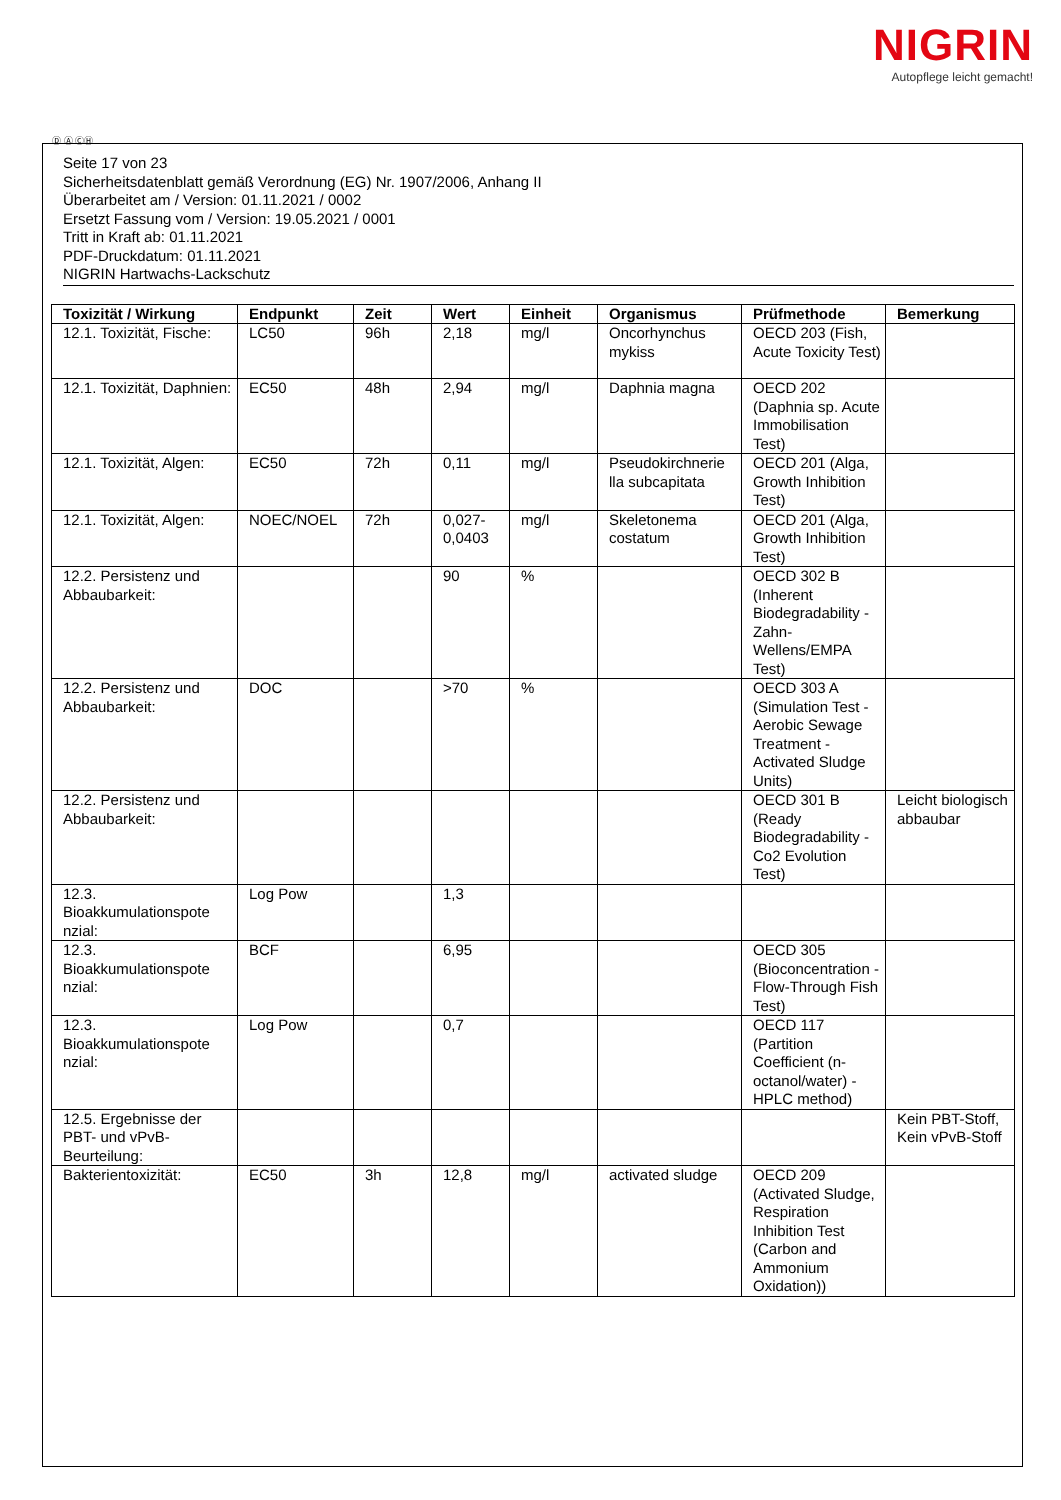NIGRIN
Autopflege leicht gemacht!
Ⓓ Ⓐ ⒸⒽ
Seite 17 von 23
Sicherheitsdatenblatt gemäß Verordnung (EG) Nr. 1907/2006, Anhang II
Überarbeitet am / Version: 01.11.2021 / 0002
Ersetzt Fassung vom / Version: 19.05.2021 / 0001
Tritt in Kraft ab: 01.11.2021
PDF-Druckdatum: 01.11.2021
NIGRIN Hartwachs-Lackschutz
| Toxizität / Wirkung | Endpunkt | Zeit | Wert | Einheit | Organismus | Prüfmethode | Bemerkung |
| --- | --- | --- | --- | --- | --- | --- | --- |
| 12.1. Toxizität, Fische: | LC50 | 96h | 2,18 | mg/l | Oncorhynchus mykiss | OECD 203 (Fish, Acute Toxicity Test) | |
| 12.1. Toxizität, Daphnien: | EC50 | 48h | 2,94 | mg/l | Daphnia magna | OECD 202 (Daphnia sp. Acute Immobilisation Test) | |
| 12.1. Toxizität, Algen: | EC50 | 72h | 0,11 | mg/l | Pseudokirchnerie lla subcapitata | OECD 201 (Alga, Growth Inhibition Test) | |
| 12.1. Toxizität, Algen: | NOEC/NOEL | 72h | 0,027-0,0403 | mg/l | Skeletonema costatum | OECD 201 (Alga, Growth Inhibition Test) | |
| 12.2. Persistenz und Abbaubarkeit: | | | 90 | % | | OECD 302 B (Inherent Biodegradability - Zahn-Wellens/EMPA Test) | |
| 12.2. Persistenz und Abbaubarkeit: | DOC | | >70 | % | | OECD 303 A (Simulation Test - Aerobic Sewage Treatment - Activated Sludge Units) | |
| 12.2. Persistenz und Abbaubarkeit: | | | | | | OECD 301 B (Ready Biodegradability - Co2 Evolution Test) | Leicht biologisch abbaubar |
| 12.3. Bioakkumulationspote nzial: | Log Pow | | 1,3 | | | | |
| 12.3. Bioakkumulationspote nzial: | BCF | | 6,95 | | | OECD 305 (Bioconcentration - Flow-Through Fish Test) | |
| 12.3. Bioakkumulationspote nzial: | Log Pow | | 0,7 | | | OECD 117 (Partition Coefficient (n-octanol/water) - HPLC method) | |
| 12.5. Ergebnisse der PBT- und vPvB-Beurteilung: | | | | | | | Kein PBT-Stoff, Kein vPvB-Stoff |
| Bakterientoxizität: | EC50 | 3h | 12,8 | mg/l | activated sludge | OECD 209 (Activated Sludge, Respiration Inhibition Test (Carbon and Ammonium Oxidation)) | |